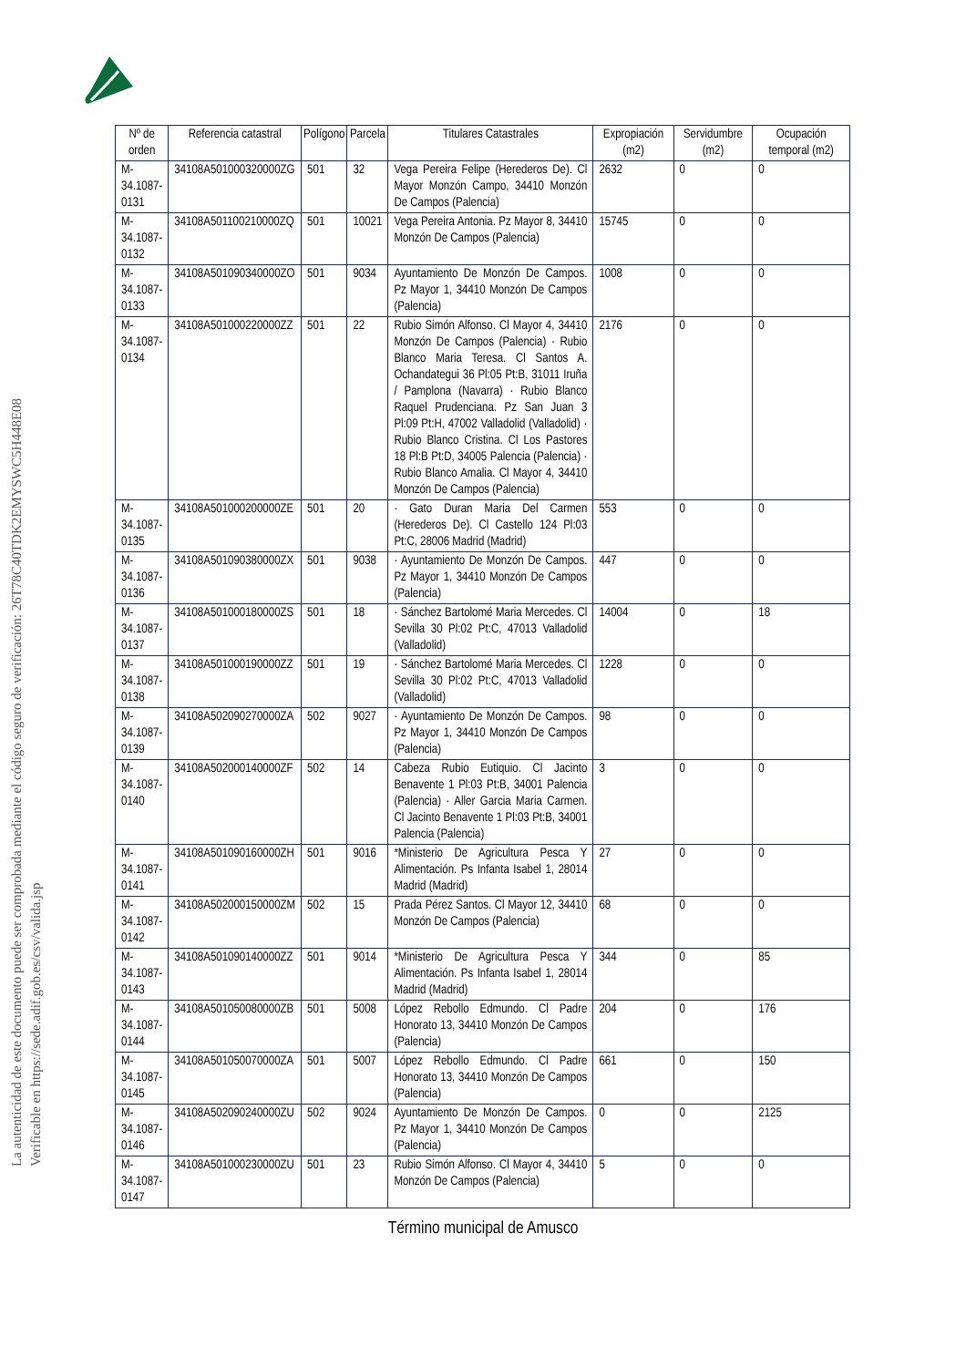La autenticidad de este documento puede ser comprobada mediante el código seguro de verificación: 26T78C40TDK2EMYSWC5H448E08
Verificable en https://sede.adif.gob.es/csv/valida.jsp
| Nº de orden | Referencia catastral | Polígono | Parcela | Titulares Catastrales | Expropiación (m2) | Servidumbre (m2) | Ocupación temporal (m2) |
| --- | --- | --- | --- | --- | --- | --- | --- |
| M-34.1087-0131 | 34108A501000320000ZG | 501 | 32 | Vega Pereira Felipe (Herederos De). Cl Mayor Monzón Campo, 34410 Monzón De Campos (Palencia) | 2632 | 0 | 0 |
| M-34.1087-0132 | 34108A501100210000ZQ | 501 | 10021 | Vega Pereira Antonia. Pz Mayor 8, 34410 Monzón De Campos (Palencia) | 15745 | 0 | 0 |
| M-34.1087-0133 | 34108A501090340000ZO | 501 | 9034 | Ayuntamiento De Monzón De Campos. Pz Mayor 1, 34410 Monzón De Campos (Palencia) | 1008 | 0 | 0 |
| M-34.1087-0134 | 34108A501000220000ZZ | 501 | 22 | Rubio Simón Alfonso. Cl Mayor 4, 34410 Monzón De Campos (Palencia) · Rubio Blanco Maria Teresa. Cl Santos A. Ochandategui 36 Pl:05 Pt:B, 31011 Iruña / Pamplona (Navarra) · Rubio Blanco Raquel Prudenciana. Pz San Juan 3 Pl:09 Pt:H, 47002 Valladolid (Valladolid) · Rubio Blanco Cristina. Cl Los Pastores 18 Pl:B Pt:D, 34005 Palencia (Palencia) · Rubio Blanco Amalia. Cl Mayor 4, 34410 Monzón De Campos (Palencia) | 2176 | 0 | 0 |
| M-34.1087-0135 | 34108A501000200000ZE | 501 | 20 | · Gato Duran Maria Del Carmen (Herederos De). Cl Castello 124 Pl:03 Pt:C, 28006 Madrid (Madrid) | 553 | 0 | 0 |
| M-34.1087-0136 | 34108A501090380000ZX | 501 | 9038 | · Ayuntamiento De Monzón De Campos. Pz Mayor 1, 34410 Monzón De Campos (Palencia) | 447 | 0 | 0 |
| M-34.1087-0137 | 34108A501000180000ZS | 501 | 18 | · Sánchez Bartolomé Maria Mercedes. Cl Sevilla 30 Pl:02 Pt:C, 47013 Valladolid (Valladolid) | 14004 | 0 | 18 |
| M-34.1087-0138 | 34108A501000190000ZZ | 501 | 19 | · Sánchez Bartolomé Maria Mercedes. Cl Sevilla 30 Pl:02 Pt:C, 47013 Valladolid (Valladolid) | 1228 | 0 | 0 |
| M-34.1087-0139 | 34108A502090270000ZA | 502 | 9027 | · Ayuntamiento De Monzón De Campos. Pz Mayor 1, 34410 Monzón De Campos (Palencia) | 98 | 0 | 0 |
| M-34.1087-0140 | 34108A502000140000ZF | 502 | 14 | Cabeza Rubio Eutiquio. Cl Jacinto Benavente 1 Pl:03 Pt:B, 34001 Palencia (Palencia) · Aller Garcia Maria Carmen. Cl Jacinto Benavente 1 Pl:03 Pt:B, 34001 Palencia (Palencia) | 3 | 0 | 0 |
| M-34.1087-0141 | 34108A501090160000ZH | 501 | 9016 | *Ministerio De Agricultura Pesca Y Alimentación. Ps Infanta Isabel 1, 28014 Madrid (Madrid) | 27 | 0 | 0 |
| M-34.1087-0142 | 34108A502000150000ZM | 502 | 15 | Prada Pérez Santos. Cl Mayor 12, 34410 Monzón De Campos (Palencia) | 68 | 0 | 0 |
| M-34.1087-0143 | 34108A501090140000ZZ | 501 | 9014 | *Ministerio De Agricultura Pesca Y Alimentación. Ps Infanta Isabel 1, 28014 Madrid (Madrid) | 344 | 0 | 85 |
| M-34.1087-0144 | 34108A501050080000ZB | 501 | 5008 | López Rebollo Edmundo. Cl Padre Honorato 13, 34410 Monzón De Campos (Palencia) | 204 | 0 | 176 |
| M-34.1087-0145 | 34108A501050070000ZA | 501 | 5007 | López Rebollo Edmundo. Cl Padre Honorato 13, 34410 Monzón De Campos (Palencia) | 661 | 0 | 150 |
| M-34.1087-0146 | 34108A502090240000ZU | 502 | 9024 | Ayuntamiento De Monzón De Campos. Pz Mayor 1, 34410 Monzón De Campos (Palencia) | 0 | 0 | 2125 |
| M-34.1087-0147 | 34108A501000230000ZU | 501 | 23 | Rubio Simón Alfonso. Cl Mayor 4, 34410 Monzón De Campos (Palencia) | 5 | 0 | 0 |
Término municipal de Amusco